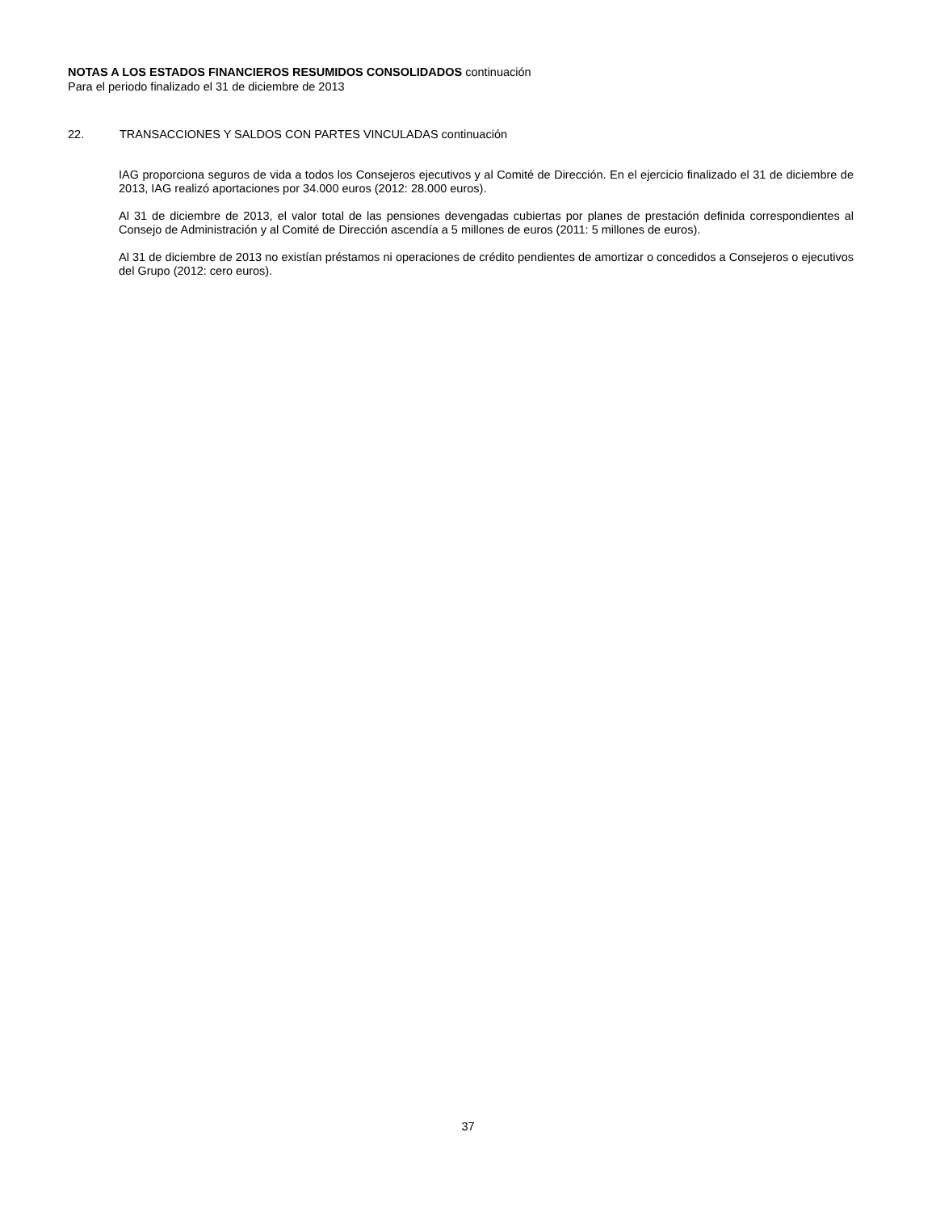NOTAS A LOS ESTADOS FINANCIEROS RESUMIDOS CONSOLIDADOS continuación
Para el periodo finalizado el 31 de diciembre de 2013
22. TRANSACCIONES Y SALDOS CON PARTES VINCULADAS continuación
IAG proporciona seguros de vida a todos los Consejeros ejecutivos y al Comité de Dirección. En el ejercicio finalizado el 31 de diciembre de 2013, IAG realizó aportaciones por 34.000 euros (2012: 28.000 euros).
Al 31 de diciembre de 2013, el valor total de las pensiones devengadas cubiertas por planes de prestación definida correspondientes al Consejo de Administración y al Comité de Dirección ascendía a 5 millones de euros (2011: 5 millones de euros).
Al 31 de diciembre de 2013 no existían préstamos ni operaciones de crédito pendientes de amortizar o concedidos a Consejeros o ejecutivos del Grupo (2012: cero euros).
37